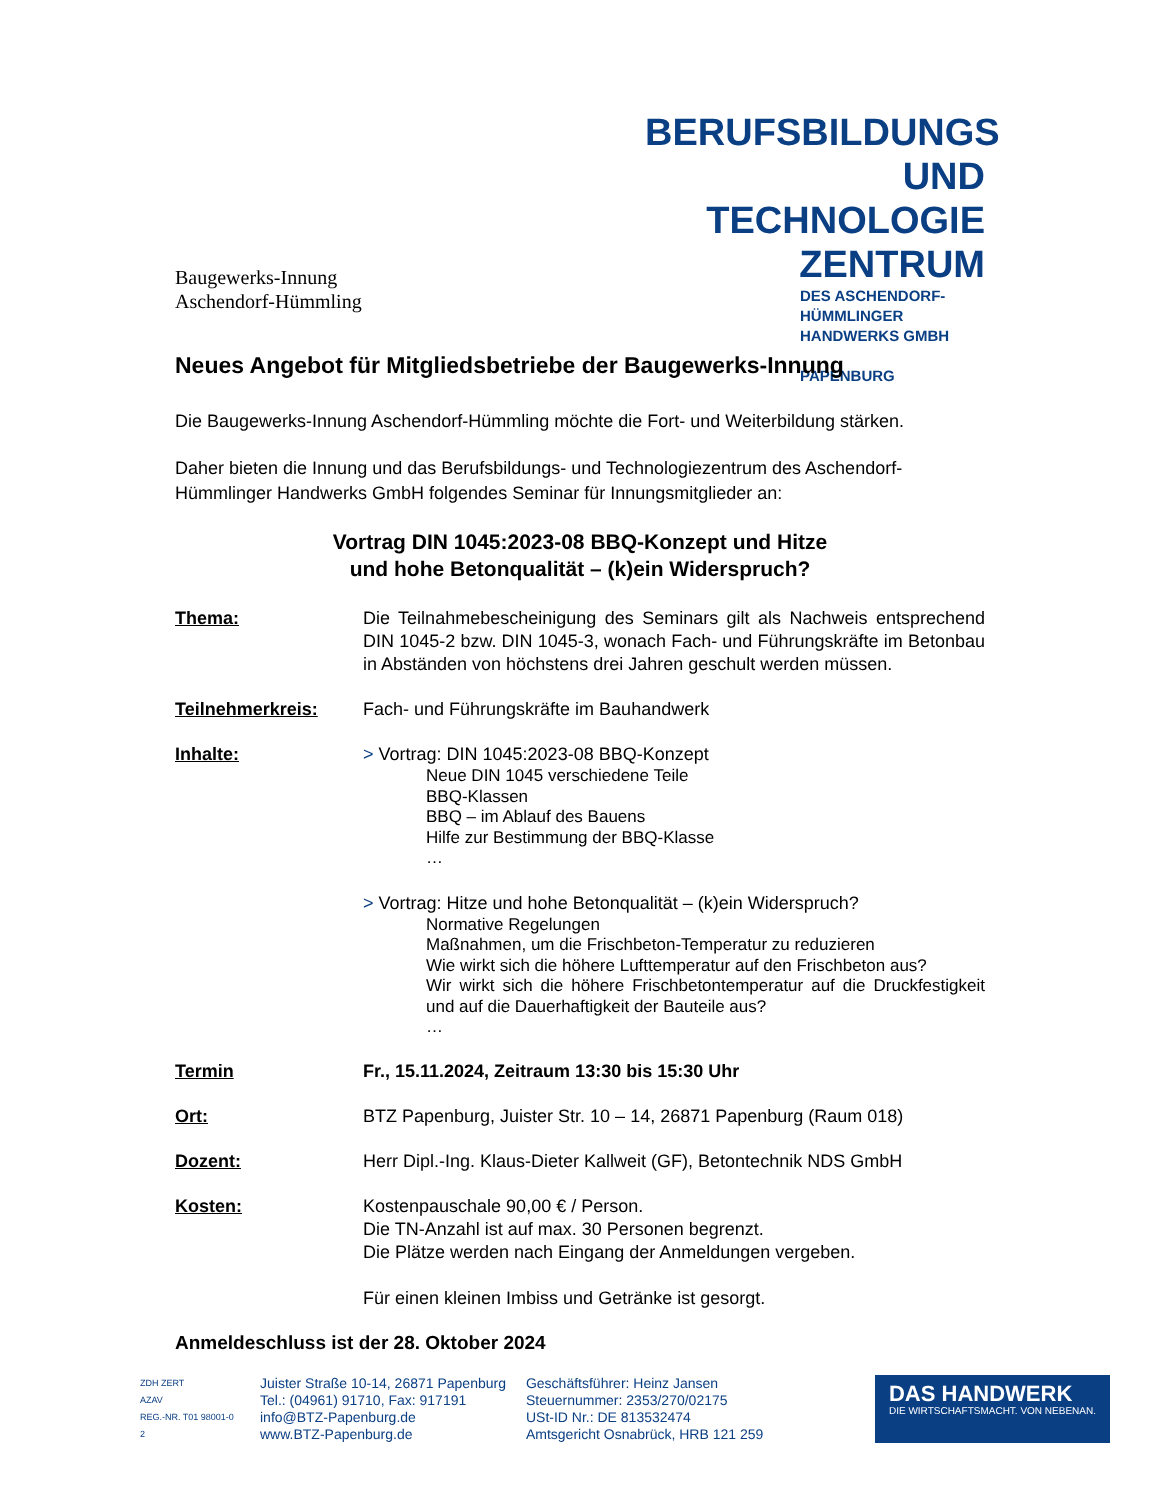Baugewerks-Innung
Aschendorf-Hümmling
BERUFSBILDUNGS
UND TECHNOLOGIE
ZENTRUM
DES ASCHENDORF-HÜMMLINGER
HANDWERKS GMBH
PAPENBURG
Neues Angebot für Mitgliedsbetriebe der Baugewerks-Innung
Die Baugewerks-Innung Aschendorf-Hümmling möchte die Fort- und Weiterbildung stärken.
Daher bieten die Innung und das Berufsbildungs- und Technologiezentrum des Aschendorf-Hümmlinger Handwerks GmbH folgendes Seminar für Innungsmitglieder an:
Vortrag DIN 1045:2023-08 BBQ-Konzept und Hitze
und hohe Betonqualität – (k)ein Widerspruch?
Thema: Die Teilnahmebescheinigung des Seminars gilt als Nachweis entsprechend DIN 1045-2 bzw. DIN 1045-3, wonach Fach- und Führungskräfte im Betonbau in Abständen von höchstens drei Jahren geschult werden müssen.
Teilnehmerkreis: Fach- und Führungskräfte im Bauhandwerk
Inhalte: > Vortrag: DIN 1045:2023-08 BBQ-Konzept
Neue DIN 1045 verschiedene Teile
BBQ-Klassen
BBQ – im Ablauf des Bauens
Hilfe zur Bestimmung der BBQ-Klasse
…
> Vortrag: Hitze und hohe Betonqualität – (k)ein Widerspruch?
Normative Regelungen
Maßnahmen, um die Frischbeton-Temperatur zu reduzieren
Wie wirkt sich die höhere Lufttemperatur auf den Frischbeton aus?
Wir wirkt sich die höhere Frischbetontemperatur auf die Druckfestigkeit und auf die Dauerhaftigkeit der Bauteile aus?
…
Termin Fr., 15.11.2024, Zeitraum 13:30 bis 15:30 Uhr
Ort: BTZ Papenburg, Juister Str. 10 – 14, 26871 Papenburg (Raum 018)
Dozent: Herr Dipl.-Ing. Klaus-Dieter Kallweit (GF), Betontechnik NDS GmbH
Kosten: Kostenpauschale 90,00 € / Person.
Die TN-Anzahl ist auf max. 30 Personen begrenzt.
Die Plätze werden nach Eingang der Anmeldungen vergeben.
Für einen kleinen Imbiss und Getränke ist gesorgt.
Anmeldeschluss ist der 28. Oktober 2024
ZDH ZERT
AZAV
REG.-NR. T01 98001-0 2
Juister Straße 10-14, 26871 Papenburg
Tel.: (04961) 91710, Fax: 917191
info@BTZ-Papenburg.de
www.BTZ-Papenburg.de
Geschäftsführer: Heinz Jansen
Steuernummer: 2353/270/02175
USt-ID Nr.: DE 813532474
Amtsgericht Osnabrück, HRB 121 259
DAS HANDWERK
DIE WIRTSCHAFTSMACHT. VON NEBENAN.